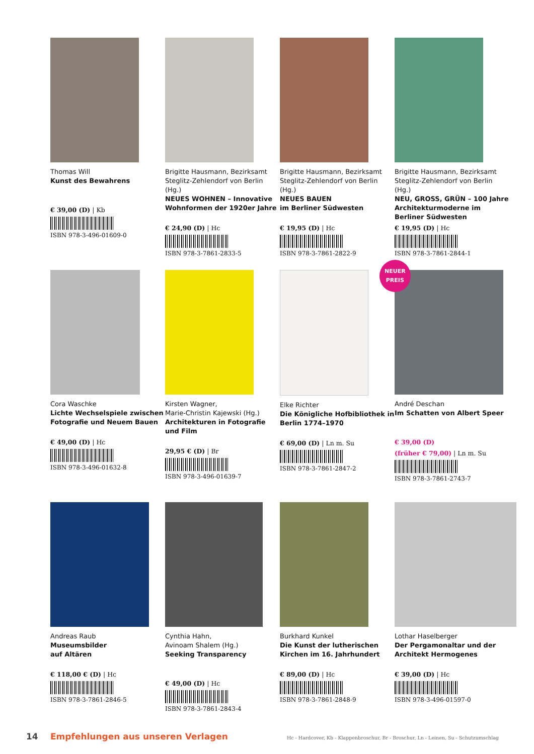Thomas Will
Kunst des Bewahrens
€ 39,00 (D) | Kb
ISBN 978-3-496-01609-0
Brigitte Hausmann, Bezirksamt Steglitz-Zehlendorf von Berlin (Hg.)
NEUES WOHNEN – Innovative Wohnformen der 1920er Jahre
€ 24,90 (D) | Hc
ISBN 978-3-7861-2833-5
Brigitte Hausmann, Bezirksamt Steglitz-Zehlendorf von Berlin (Hg.)
NEUES BAUEN
im Berliner Südwesten
€ 19,95 (D) | Hc
ISBN 978-3-7861-2822-9
Brigitte Hausmann, Bezirksamt Steglitz-Zehlendorf von Berlin (Hg.)
NEU, GROSS, GRÜN – 100 Jahre Architekturmoderne im Berliner Südwesten
€ 19,95 (D) | Hc
ISBN 978-3-7861-2844-1
Cora Waschke
Lichte Wechselspiele zwischen Fotografie und Neuem Bauen
€ 49,00 (D) | Hc
ISBN 978-3-496-01632-8
Kirsten Wagner,
Marie-Christin Kajewski (Hg.)
Architekturen in Fotografie und Film
29,95 € (D) | Br
ISBN 978-3-496-01639-7
Elke Richter
Die Königliche Hofbibliothek in Berlin 1774–1970
€ 69,00 (D) | Ln m. Su
ISBN 978-3-7861-2847-2
NEUER
PREIS
André Deschan
Im Schatten von Albert Speer
€ 39,00 (D)
(früher € 79,00) | Ln m. Su
ISBN 978-3-7861-2743-7
Andreas Raub
Museumsbilder
auf Altären
€ 118,00 € (D) | Hc
ISBN 978-3-7861-2846-5
Cynthia Hahn,
Avinoam Shalem (Hg.)
Seeking Transparency
€ 49,00 (D) | Hc
ISBN 978-3-7861-2843-4
Burkhard Kunkel
Die Kunst der lutherischen Kirchen im 16. Jahrhundert
€ 89,00 (D) | Hc
ISBN 978-3-7861-2848-9
Lothar Haselberger
Der Pergamonaltar und der Architekt Hermogenes
€ 39,00 (D) | Hc
ISBN 978-3-496-01597-0
14 Empfehlungen aus unseren Verlagen Hc - Hardcover, Kb - Klappenbroschur, Br - Broschur, Ln - Leinen, Su - Schutzumschlag